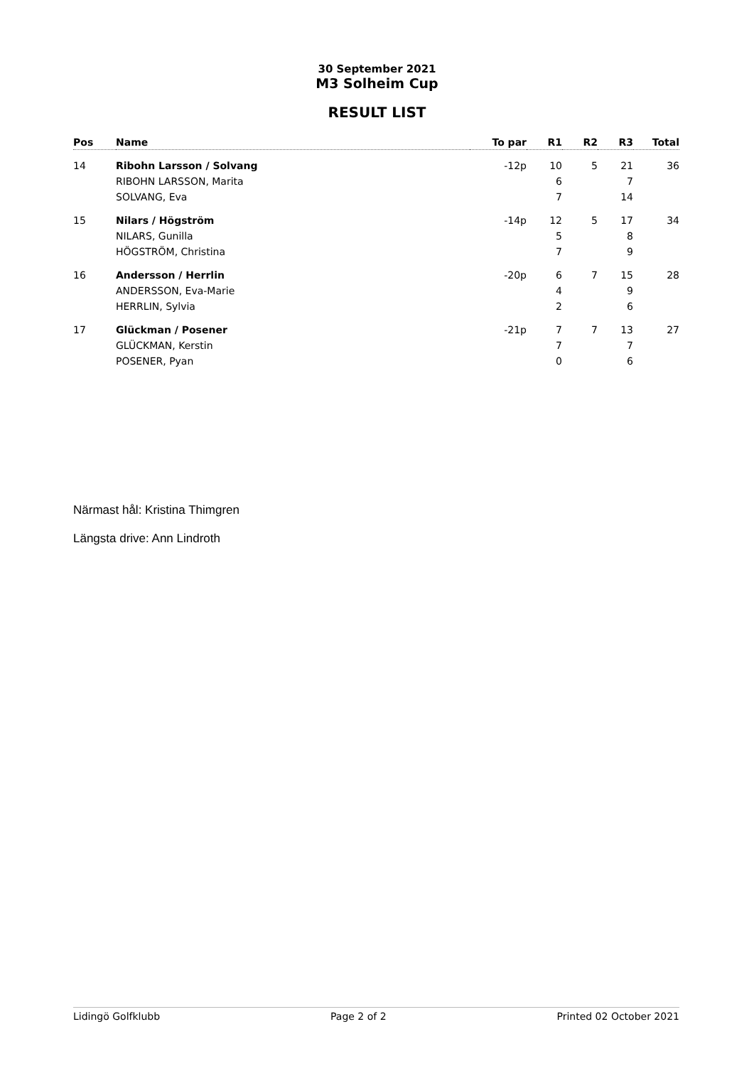30 September 2021
M3 Solheim Cup
RESULT LIST
| Pos | Name | To par | R1 | R2 | R3 | Total |
| --- | --- | --- | --- | --- | --- | --- |
| 14 | Ribohn Larsson / Solvang | -12p | 10 | 5 | 21 | 36 |
| | RIBOHN LARSSON, Marita | | 6 | | 7 | |
| | SOLVANG, Eva | | 7 | | 14 | |
| 15 | Nilars / Högström | -14p | 12 | 5 | 17 | 34 |
| | NILARS, Gunilla | | 5 | | 8 | |
| | HÖGSTRÖM, Christina | | 7 | | 9 | |
| 16 | Andersson / Herrlin | -20p | 6 | 7 | 15 | 28 |
| | ANDERSSON, Eva-Marie | | 4 | | 9 | |
| | HERRLIN, Sylvia | | 2 | | 6 | |
| 17 | Glückman / Posener | -21p | 7 | 7 | 13 | 27 |
| | GLÜCKMAN, Kerstin | | 7 | | 7 | |
| | POSENER, Pyan | | 0 | | 6 | |
Närmast hål: Kristina Thimgren
Längsta drive: Ann Lindroth
Lidingö Golfklubb Page 2 of 2 Printed 02 October 2021